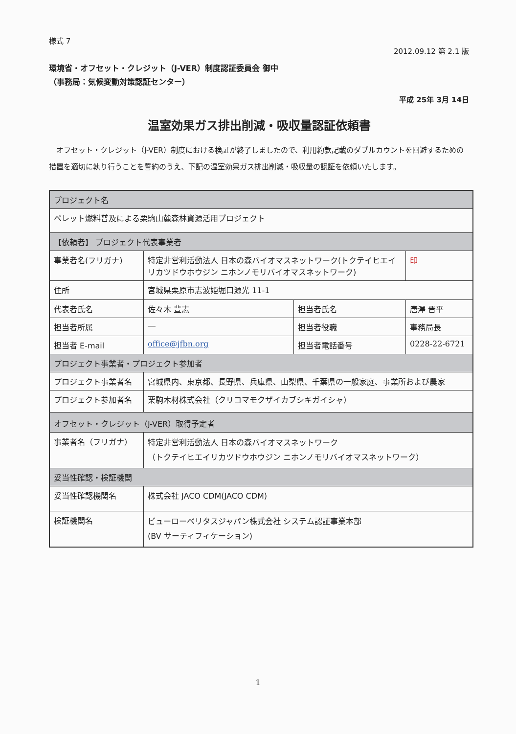様式 7
2012.09.12 第 2.1 版
環境省・オフセット・クレジット（J-VER）制度認証委員会 御中
（事務局：気候変動対策認証センター）
平成 25年 3月 14日
温室効果ガス排出削減・吸収量認証依頼書
オフセット・クレジット（J-VER）制度における検証が終了しましたので、利用約款記載のダブルカウントを回避するための措置を適切に執り行うことを誓約のうえ、下記の温室効果ガス排出削減・吸収量の認証を依頼いたします。
| プロジェクト名 | | | | |
| ペレット燃料普及による栗駒山麓森林資源活用プロジェクト | | | | |
| 【依頼者】 プロジェクト代表事業者 | | | | |
| 事業者名(フリガナ) | 特定非営利活動法人 日本の森バイオマスネットワーク(トクテイヒエイリカツドウホウジン ニホンノモリバイオマスネットワーク) | | | 印 |
| 住所 | 宮城県栗原市志波姫堀口源光 11-1 | | | |
| 代表者氏名 | 佐々木 豊志 | 担当者氏名 | 唐澤 晋平 | |
| 担当者所属 | ― | 担当者役職 | 事務局長 | |
| 担当者 E-mail | office@jfbn.org | 担当者電話番号 | 0228-22-6721 | |
| プロジェクト事業者・プロジェクト参加者 | | | | |
| プロジェクト事業者名 | 宮城県内、東京都、長野県、兵庫県、山梨県、千葉県の一般家庭、事業所および農家 | | | |
| プロジェクト参加者名 | 栗駒木材株式会社（クリコマモクザイカブシキガイシャ） | | | |
| オフセット・クレジット（J-VER）取得予定者 | | | | |
| 事業者名（フリガナ） | 特定非営利活動法人 日本の森バイオマスネットワーク （トクテイヒエイリカツドウホウジン ニホンノモリバイオマスネットワーク） | | | |
| 妥当性確認・検証機関 | | | | |
| 妥当性確認機関名 | 株式会社 JACO CDM(JACO CDM) | | | |
| 検証機関名 | ビューローベリタスジャパン株式会社 システム認証事業本部 (BV サーティフィケーション) | | | |
1